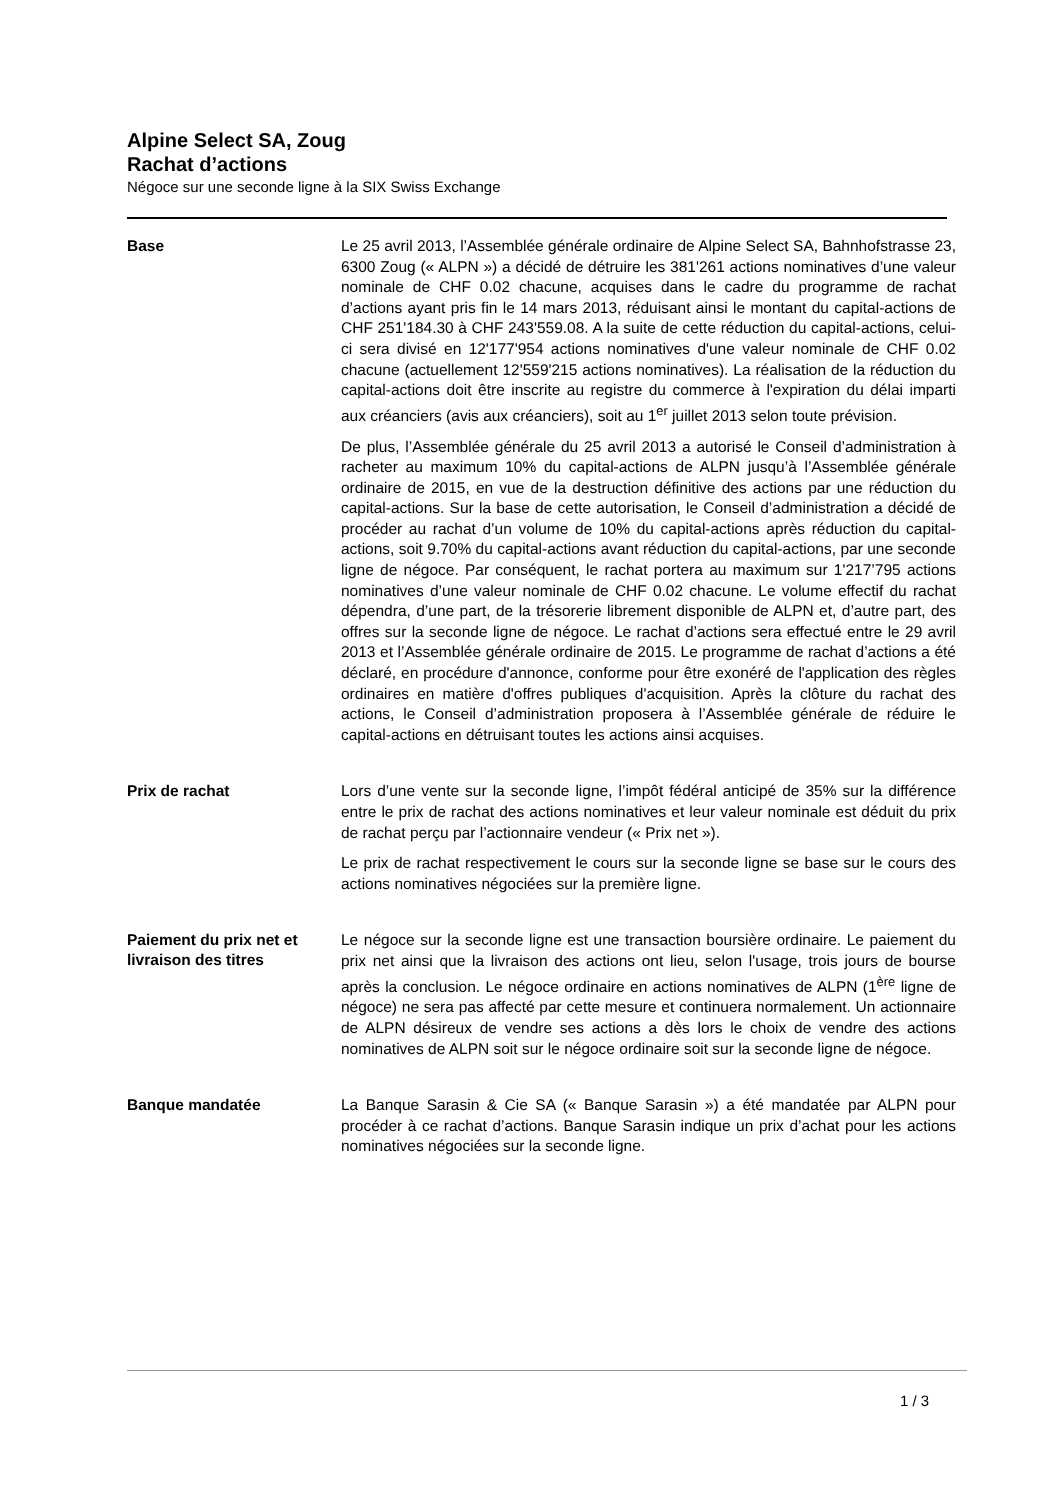Alpine Select SA, Zoug
Rachat d’actions
Négoce sur une seconde ligne à la SIX Swiss Exchange
Base
Le 25 avril 2013, l’Assemblée générale ordinaire de Alpine Select SA, Bahnhofstrasse 23, 6300 Zoug (« ALPN ») a décidé de détruire les 381'261 actions nominatives d’une valeur nominale de CHF 0.02 chacune, acquises dans le cadre du programme de rachat d’actions ayant pris fin le 14 mars 2013, réduisant ainsi le montant du capital-actions de CHF 251'184.30 à CHF 243'559.08. A la suite de cette réduction du capital-actions, celui-ci sera divisé en 12'177'954 actions nominatives d'une valeur nominale de CHF 0.02 chacune (actuellement 12'559'215 actions nominatives). La réalisation de la réduction du capital-actions doit être inscrite au registre du commerce à l'expiration du délai imparti aux créanciers (avis aux créanciers), soit au 1<sup>er</sup> juillet 2013 selon toute prévision.
De plus, l’Assemblée générale du 25 avril 2013 a autorisé le Conseil d’administration à racheter au maximum 10% du capital-actions de ALPN jusqu’à l’Assemblée générale ordinaire de 2015, en vue de la destruction définitive des actions par une réduction du capital-actions. Sur la base de cette autorisation, le Conseil d’administration a décidé de procéder au rachat d’un volume de 10% du capital-actions après réduction du capital-actions, soit 9.70% du capital-actions avant réduction du capital-actions, par une seconde ligne de négoce. Par conséquent, le rachat portera au maximum sur 1'217’795 actions nominatives d’une valeur nominale de CHF 0.02 chacune. Le volume effectif du rachat dépendra, d’une part, de la trésorerie librement disponible de ALPN et, d’autre part, des offres sur la seconde ligne de négoce. Le rachat d’actions sera effectué entre le 29 avril 2013 et l’Assemblée générale ordinaire de 2015. Le programme de rachat d’actions a été déclaré, en procédure d'annonce, conforme pour être exonéré de l'application des règles ordinaires en matière d'offres publiques d'acquisition. Après la clôture du rachat des actions, le Conseil d’administration proposera à l’Assemblée générale de réduire le capital-actions en détruisant toutes les actions ainsi acquises.
Prix de rachat
Lors d’une vente sur la seconde ligne, l’impôt fédéral anticipé de 35% sur la différence entre le prix de rachat des actions nominatives et leur valeur nominale est déduit du prix de rachat perçu par l’actionnaire vendeur (« Prix net »).
Le prix de rachat respectivement le cours sur la seconde ligne se base sur le cours des actions nominatives négociées sur la première ligne.
Paiement du prix net et livraison des titres
Le négoce sur la seconde ligne est une transaction boursière ordinaire. Le paiement du prix net ainsi que la livraison des actions ont lieu, selon l'usage, trois jours de bourse après la conclusion. Le négoce ordinaire en actions nominatives de ALPN (1<sup>ère</sup> ligne de négoce) ne sera pas affecté par cette mesure et continuera normalement. Un actionnaire de ALPN désireux de vendre ses actions a dès lors le choix de vendre des actions nominatives de ALPN soit sur le négoce ordinaire soit sur la seconde ligne de négoce.
Banque mandatée
La Banque Sarasin & Cie SA (« Banque Sarasin ») a été mandatée par ALPN pour procéder à ce rachat d’actions. Banque Sarasin indique un prix d’achat pour les actions nominatives négociées sur la seconde ligne.
1 / 3